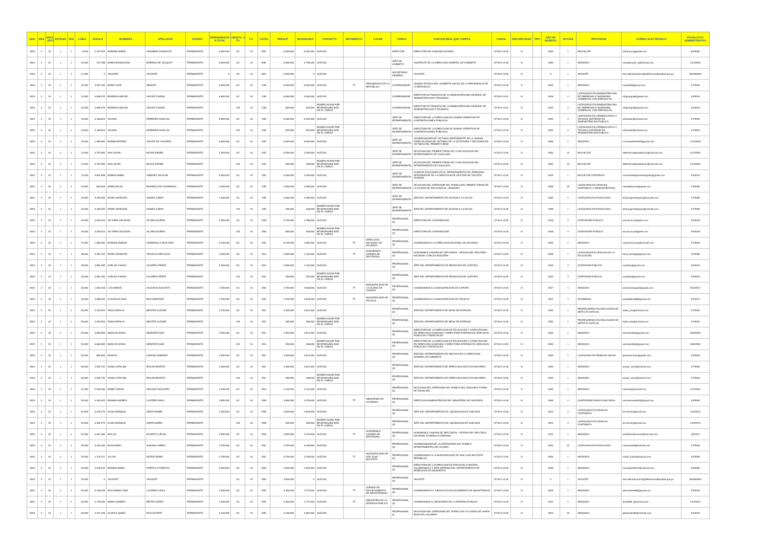| ANO | MES | NIVEL _ENTI | ENTIDAD | OEE | LINEA | CEDULA | NOMBRES | APELLIDOS | ESTADO | REMUNERACIO N TOTAL | OBJETO_G TO | F.F. | CATEG | PRESUP | DEVENGADO | CONCEPTO | MOVIMIENTO | LUGAR | CARGO | FUNCION REAL QUE CUMPLE | CARGA | DISCAPACIDAD | TIPO | AÑO DE INGRESO | OFICINA | PROFESION | CORREO ELECTRONICO | FECHA ACTO ADMINISTRATIVO |
| --- | --- | --- | --- | --- | --- | --- | --- | --- | --- | --- | --- | --- | --- | --- | --- | --- | --- | --- | --- | --- | --- | --- | --- | --- | --- | --- | --- | --- |
| 2023 | 2 | 15 | 1 | 1 | 9.000 | 2.477.643 | ADRIANA MARIA | SANABRIA GONZALEZ | PERMANENTE | 6.000.000 | 111 | 10 | B2K | 6.000.000 | 5.040.000 | SUELDO | | | DIRECTOR | DIRECTORA DE COMUNICACIONES | 07:00 A 14:00 | N | | 2002 | 1 | BACHILLER | adriana.py@gmail.com | 6/3/2002 |
| 2023 | 2 | 15 | 1 | 1 | 10.000 | 742.788 | MARIA MAGDALENA | BARRIOS DE JACQUET | PERMANENTE | 6.900.000 | 111 | 10 | B3E | 6.900.000 | 5.796.000 | SUELDO | | | JEFE DE GABINETE | ASISTENTE DE LA DIRECCION GENERAL DE GABINETE | 07:00 A 14:00 | N | | 2002 | 1 | ABOGADA | mariajacquet_4@hotmail.com | 1/12/2002 |
| 2023 | 2 | 15 | 1 | 1 | 11.000 | 0 | VACANTE | VACANTE | PERMANENTE | 0 | 111 | 10 | B4G | 6.900.000 | 0 | SUELDO | | | SECRETARIO GENERAL | VACANTE | 07:00 A 14:00 | N | | 0 | 1 | VACANTE | dire.talentohumano@defensoriadelpueblo.gov.py | 00/00/0000 |
| 2023 | 2 | 15 | 1 | 1 | 12.000 | 3.537.340 | MARIA JOSE | MENDEZ | PERMANENTE | 6.000.000 | 111 | 10 | C3N | 6.000.000 | 5.040.000 | SUELDO | TT | PRESIDENCIA DE LA REPUBLICA | COORDINADOR | UNIDAD TECNICA DEL GABINETE SOCIAL DE LA PRESIDENCIA DE LA REPUBLICA | 07:00 A 14:00 | N | | 2002 | 1 | ABOGADA | marijoth8@gmail.com | 1/7/2002 |
| 2023 | 2 | 15 | 1 | 1 | 12.000 | 4.656.970 | RODRIGO MIGUEL | VALDEZ CANDIA | PERMANENTE | 6.600.000 | 111 | 10 | C3N | 6.000.000 | 5.040.000 | SUELDO | | | COORDINADOR | DIRECTOR DE FINANZAS DE LA ADMINISTRACION GENERAL DE ADMINISTRACION Y FINANZAS | 07:00 A 14:01 | N | | 2019 | 2 | LICENCIADO EN ADMINISTRACION DE EMPRESAS E INGENIERO COMERCIAL CON ENFASIS EN | rdrigomguel@gmail.com | 1/6/2019 |
| 2023 | 2 | 15 | 1 | 1 | 12.000 | 4.656.970 | RODRIGO MIGUEL | VALDEZ CANDIA | PERMANENTE | | 133 | 10 | C3N | 600.000 | 504.000 | BONIFICACION POR RESPONSABILIDAD EN EL CARGO | | | COORDINADOR | DIRECTOR DE FINANZAS DE LA ADMINISTRACION GENERAL DE ADMINISTRACION Y FINANZAS | 07:00 A 14:01 | N | | 2019 | 2 | LICENCIADO EN ADMINISTRACION DE EMPRESAS E INGENIERO COMERCIAL CON ENFASIS EN | rdrigomguel@gmail.com | 1/6/2019 |
| 2023 | 2 | 15 | 1 | 1 | 13.000 | 3.448.823 | VIVIANA | FERREIRA DAVALOS | PERMANENTE | 6.600.000 | 111 | 10 | C5D | 6.000.000 | 5.040.000 | SUELDO | | | JEFE DE DEPARTAMENTO | DIRECTORA DE LA DIRECCION DE UNIDAD OPERATIVA DE CONTRATACIONES PUBLICAS | 07:00 A 14:00 | N | | 2003 | 2 | LICENCIADA EN CRIMINALISTICA Y TECNICO SUPERIOR EN ADMINISTRACION PUBLICA | vfdavalos@hotmail.com | 1/7/2003 |
| 2023 | 2 | 15 | 1 | 1 | 13.000 | 3.448.823 | VIVIANA | FERREIRA DAVALOS | PERMANENTE | | 133 | 10 | C5D | 600.000 | 504.000 | BONIFICACION POR RESPONSABILIDAD EN EL CARGO | | | JEFE DE DEPARTAMENTO | DIRECTORA DE LA DIRECCION DE UNIDAD OPERATIVA DE CONTRATACIONES PUBLICAS | 07:00 A 14:00 | N | | 2003 | 2 | LICENCIADA EN CRIMINALISTICA Y TECNICO SUPERIOR EN ADMINISTRACION PUBLICA | vfdavalos@hotmail.com | 1/7/2003 |
| 2023 | 2 | 15 | 1 | 1 | 13.000 | 1.559.562 | NORMA BEATRIZ | VALDEZ DE CACERES | PERMANENTE | 6.000.000 | 111 | 10 | C5D | 6.000.000 | 5.040.000 | SUELDO | | | JEFE DE DEPARTAMENTO | COORDINADORA DE VICTIMAS DEPENDIENTE DE LA UNIDAD ESPECIALIZADA DE VICTIMAS DE LA DICTADURA Y DELEGADA DE VICTIMAS DEL PRIMER TURNO | 07:00 A 14:00 | N | | 2006 | 1 | ABOGADA | normavaldez1603@gmail.com | 1/11/2006 |
| 2023 | 2 | 15 | 1 | 1 | 14.000 | 3.751.965 | ANA LAURA | ROJAS FARIÑA | PERMANENTE | 5.200.000 | 111 | 10 | C5E | 5.000.000 | 4.200.000 | SUELDO | | | JEFE DE DEPARTAMENTO | DELEGADA DEL PRIMER TURNO DE LA DELEGACION DEL DEPARTAMENTO DE CAAGUAZU | 07:00 A 14:00 | N | | 2002 | 13 | BACHILLER | defensoriadelpuebloczu@hotmail.com | 1/12/2002 |
| 2023 | 2 | 15 | 1 | 1 | 14.000 | 3.751.965 | ANA LAURA | ROJAS FARIÑA | PERMANENTE | | 133 | 10 | C5E | 200.000 | 168.000 | BONIFICACION POR RESPONSABILIDAD EN EL CARGO | | | JEFE DE DEPARTAMENTO | DELEGADA DEL PRIMER TURNO DE LA DELEGACION DEL DEPARTAMENTO DE CAAGUAZU | 07:00 A 14:00 | N | | 2002 | 13 | BACHILLER | defensoriadelpuebloczu@hotmail.com | 1/12/2002 |
| 2023 | 2 | 15 | 1 | 1 | 14.000 | 3.991.858 | NORMA MABEL | GIMENEZ AGUILAR | PERMANENTE | 5.000.000 | 111 | 10 | C5E | 5.000.000 | 4.200.000 | SUELDO | | | JEFE DE DEPARTAMENTO | CUMPLIR FUNCIONES EN EL DEPARTAMENTO DEL PERSONAL DEPENDIENTE DE LA DIRECCION DE GESTION DE TALENTO HUMANO | 07:00 A 14:00 | N | | 2019 | 1 | BACHILLER CIENTIFICO | normamabelgimenezaguilar@gmail.com | 1/6/2019 |
| 2023 | 2 | 15 | 1 | 1 | 15.000 | 834.653 | MARIA SELVA | RIVAROLA DE ALVARENGA | PERMANENTE | 4.000.000 | 111 | 10 | C5F | 4.000.000 | 3.360.000 | SUELDO | | | JEFE DE DEPARTAMENTO | DELEGADA DEL DEFENSOR DEL PUEBLO DEL PRIMER TURNO DE LA CIUDAD DE SAN IGNACIO - MISIONES | 07:00 A 14:00 | N | | 2009 | 15 | LICENCIADA EN CIENCIAS CONTABLES Y ADMINISTRATIVAS | mariaselvariva@gmail.com | 1/3/2009 |
| 2023 | 2 | 15 | 1 | 1 | 15.000 | 3.446.555 | FANNY MARLENE | GOMEZ GARAY | PERMANENTE | 4.200.000 | 111 | 10 | C5F | 4.000.000 | 3.360.000 | SUELDO | | | JEFE DE DEPARTAMENTO | JEFA DEL DEPARTAMENTO DE ACCESO A LA SALUD | 07:00 A 14:00 | N | | 2009 | 1 | LICENCIADA EN PSICOLOGIA | licfannygomezgaray@hotmail.com | 1/7/2009 |
| 2023 | 2 | 15 | 1 | 1 | 15.000 | 3.446.555 | FANNY MARLENE | GOMEZ GARAY | PERMANENTE | | 133 | 10 | C5F | 200.000 | 168.000 | BONIFICACION POR RESPONSABILIDAD EN EL CARGO | | | JEFE DE DEPARTAMENTO | JEFA DEL DEPARTAMENTO DE ACCESO A LA SALUD | 07:00 A 14:00 | N | | 2009 | 1 | LICENCIADA EN PSICOLOGIA | licfannygomezgaray@hotmail.com | 1/7/2009 |
| 2023 | 2 | 15 | 1 | 1 | 16.000 | 4.540.043 | VICTORIA SOLEDAD | ACUÑA AGÜERO | PERMANENTE | 6.350.000 | 111 | 10 | D58 | 5.700.000 | 4.788.000 | SUELDO | | | PROFESIONAL (II) | DIRECTORA DE CONTABILIDAD | 07:00 A 14:00 | N | | 2018 | 2 | CONTADORA PUBLICA | victoria.acuaa@live.com | 1/9/2018 |
| 2023 | 2 | 15 | 1 | 1 | 16.000 | 4.540.043 | VICTORIA SOLEDAD | ACUÑA AGÜERO | PERMANENTE | | 133 | 10 | D58 | 650.000 | 546.000 | BONIFICACION POR RESPONSABILIDAD EN EL CARGO | | | PROFESIONAL (II) | DIRECTORA DE CONTABILIDAD | 07:00 A 14:00 | N | | 2018 | 2 | CONTADORA PUBLICA | victoria.acuaa@live.com | 1/9/2018 |
| 2023 | 2 | 15 | 1 | 1 | 17.000 | 1.950.082 | MYRIAM ROMINA | HERMOSILLA RUIZ DIAZ | PERMANENTE | 5.100.000 | 111 | 10 | D55 | 5.100.000 | 4.284.000 | SUELDO | TT | DIRECCION NACIONAL DE ADUANAS | PROFESIONAL (II) | COMISIONADA A LA DIRECCION NACIONAL DE ADUANAS | 07:00 A 14:00 | N | | 2003 | 1 | ABOGADA | myriamrominah@hotmail.com | 1/7/2003 |
| 2023 | 2 | 15 | 1 | 1 | 18.000 | 2.367.245 | FANNY MARLENE | VENIALGO RECALDE | PERMANENTE | 4.900.000 | 111 | 10 | D54 | 4.900.000 | 4.116.000 | SUELDO | TT | HONORABLE CAMARA DE DIPUTADOS | PROFESIONAL (II) | HONORABLE CAMARA DE DIPUTADOS - OFICINA DEL DIPUTADO NACIONAL CARLOS NOGUERA | 07:00 A 14:00 | N | | 2006 | 1 | LICENCIADA EN CIENCIAS DE LA EDUCACION | fanny.venialgo@gmail.com | 1/2/2006 |
| 2023 | 2 | 15 | 1 | 1 | 18.000 | 4.852.185 | CARLOS YSAIAS | CACERES PEREZ | PERMANENTE | 5.200.000 | 111 | 10 | D54 | 4.900.000 | 4.116.000 | SUELDO | | | PROFESIONAL (II) | JEFE DEL DEPARTAMENTO DE RENDICION DE CUENTAS | 07:00 A 14:00 | N | | 2019 | 2 | CONTADOR PUBLICO | cysahias@gmail.com | 1/6/2019 |
| 2023 | 2 | 15 | 1 | 1 | 18.000 | 4.852.185 | CARLOS YSAIAS | CACERES PEREZ | PERMANENTE | | 133 | 10 | D54 | 300.000 | 252.000 | BONIFICACION POR RESPONSABILIDAD EN EL CARGO | | | PROFESIONAL (II) | JEFE DEL DEPARTAMENTO DE RENDICION DE CUENTAS | 07:00 A 14:00 | N | | 2019 | 2 | CONTADOR PUBLICO | cysahias@gmail.com | 1/6/2019 |
| 2023 | 2 | 15 | 1 | 1 | 19.000 | 1.933.318 | LUZ MARINA | GALEANO SUGASTTI | PERMANENTE | 4.700.000 | 111 | 10 | D53 | 4.700.000 | 3.948.000 | SUELDO | TT | MUNICIPALIDAD DE LA CIUDAD DE CAPIATA | PROFESIONAL (II) | COMISIONADA A LA MUNICIPALIDAD DE CAPIATA | 07:00 A 14:00 | N | | 2017 | 1 | ABOGADA | luzmarinasugasti@gmail.com | 25/4/2017 |
| 2023 | 2 | 15 | 1 | 1 | 19.000 | 4.658.552 | CLAUDIA ELIANA | ROA MARTINEZ | PERMANENTE | 4.700.000 | 111 | 10 | D53 | 4.700.000 | 3.948.000 | SUELDO | TT | MUNICIPALIDAD DE ITAUGUA | PROFESIONAL (II) | COMISIONADA A LA MUNICIPALIDAD DE ITAUGUA | 07:00 A 14:00 | N | | 2017 | 1 | ESCRIBANA | claudiaelian88@gmail.com | 1/4/2017 |
| 2023 | 2 | 15 | 1 | 1 | 20.000 | 2.333.592 | ZAIDA NATALIA | BENITEZ ALEGRE | PERMANENTE | 4.700.000 | 111 | 10 | D51 | 4.300.000 | 3.612.000 | SUELDO | | | PROFESIONAL (II) | JEFA DEL DEPARTAMENTO DE MESA DE ENTRADA | 07:00 A 14:00 | N | | 2002 | 1 | PROFESORADO EN EDUCACION DE ARTES PLASTICAS | zaida_nba@hotmail.com | 1/7/2002 |
| 2023 | 2 | 15 | 1 | 1 | 20.000 | 2.333.592 | ZAIDA NATALIA | BENITEZ ALEGRE | PERMANENTE | | 133 | 10 | D51 | 400.000 | 336.000 | BONIFICACION POR RESPONSABILIDAD EN EL CARGO | | | PROFESIONAL (II) | JEFA DEL DEPARTAMENTO DE MESA DE ENTRADA | 07:00 A 14:00 | N | | 2002 | 1 | PROFESORADO EN EDUCACION DE ARTES PLASTICAS | zaida_nba@hotmail.com | 1/7/2002 |
| 2023 | 2 | 15 | 1 | 1 | 20.000 | 3.846.969 | NIMIA AZUCENA | MENDIETA DIAZ | PERMANENTE | 4.500.000 | 111 | 10 | D51 | 4.300.000 | 3.612.000 | SUELDO | | | PROFESIONAL (II) | DIRECTORA DE LA DIRECCION DE EDUCACION Y CAPACITACION EN DERECHOS HUMANOS Y DIRECTORA INTERINA DE SERVICIOS PUBLICOS Y ESENCIALES | 07:00 A 14:00 | N | | 2003 | 1 | ABOGADA | azumendieta@gmail.com | 30/6/2003 |
| 2023 | 2 | 15 | 1 | 1 | 20.000 | 3.846.969 | NIMIA AZUCENA | MENDIETA DIAZ | PERMANENTE | | 133 | 10 | D51 | 200.000 | 168.000 | BONIFICACION POR RESPONSABILIDAD EN EL CARGO | | | PROFESIONAL (II) | DIRECTORA DE LA DIRECCION DE EDUCACION Y CAPACITACION EN DERECHOS HUMANOS Y DIRECTORA INTERINA DE SERVICIOS PUBLICOS Y ESENCIALES | 07:00 A 14:00 | N | | 2003 | 1 | ABOGADA | azumendieta@gmail.com | 30/6/2003 |
| 2023 | 2 | 15 | 1 | 1 | 20.000 | 800.606 | IGNACIA | OVANDO GIMENEZ | PERMANENTE | 4.300.000 | 111 | 10 | D51 | 4.300.000 | 3.612.000 | SUELDO | | | PROFESIONAL (II) | JEFA DEL DEPARTAMENTO DE ARCHIVO DE LA DIRECCION GENERAL DE GABINETE | 07:00 A 14:00 | N | | 2003 | 1 | LICENCIADA EN TRABAJO SOCIAL | ignaciaovando@gmail.com | 1/6/2003 |
| 2023 | 2 | 15 | 1 | 1 | 20.000 | 2.529.732 | SONIA CATALINA | ROLON BENITEZ | PERMANENTE | 4.500.000 | 111 | 10 | D51 | 4.300.000 | 3.612.000 | SUELDO | | | PROFESIONAL (II) | JEFA DEL DEPARTAMENTO DE DERECHOS ADULTOS MAYORES | 07:00 A 14:00 | N | | 2003 | 1 | ABOGADA | soniac_rolon@hotmail.com | 1/7/2003 |
| 2023 | 2 | 15 | 1 | 1 | 20.000 | 2.529.732 | SONIA CATALINA | ROLON BENITEZ | PERMANENTE | | 133 | 10 | D51 | 200.000 | 168.000 | BONIFICACION POR RESPONSABILIDAD EN EL CARGO | | | PROFESIONAL (II) | JEFA DEL DEPARTAMENTO DE DERECHOS ADULTOS MAYORES | 07:00 A 14:00 | N | | 2003 | 1 | ABOGADA | soniac_rolon@hotmail.com | 1/7/2003 |
| 2023 | 2 | 15 | 1 | 1 | 21.000 | 2.932.636 | MABEL NOEMI | MOLINAS AGUILERA | PERMANENTE | 4.100.000 | 111 | 10 | D5A | 4.100.000 | 3.444.000 | SUELDO | | | PROFESIONAL (II) | DELEGADA DEL DEFENSOR DEL PUEBLO DEL SEGUNDO TURNO DE ASUNCION | 07:00 A 14:00 | N | | 2002 | 1 | ABOGADA | mabmol@hotmail.com | 1/12/2002 |
| 2023 | 2 | 15 | 1 | 1 | 22.000 | 4.493.345 | ROMINA ANDREA | CACERES RIOS | PERMANENTE | 3.900.000 | 111 | 10 | D5B | 3.900.000 | 3.276.000 | SUELDO | TT | MINISTERIO DE HACIENDA | PROFESIONAL (II) | DIRECCION ADMINISTRATIVA DEL MINISTERIO DE HACIENDA | 07:00 A 14:00 | N | | 2005 | 2 | CONTADORA PUBLICA NACIONAL | rominacaceres20@gmail.com | 1/6/2005 |
| 2023 | 2 | 15 | 1 | 1 | 22.000 | 3.402.273 | HUGO ENRIQUE | ZARZA MOREL | PERMANENTE | 4.300.000 | 111 | 10 | D5B | 3.900.000 | 2.940.000 | SUELDO | | | PROFESIONAL (II) | JEFE DEL DEPARTAMENTO DE LIQUIDACION DE SUELDOS | 07:00 A 14:00 | N | | 2013 | 2 | LICENCIADO EN CIENCIAS CONTABLES | enri.km31@gmail.com | 1/10/2013 |
| 2023 | 2 | 15 | 1 | 1 | 22.000 | 3.402.273 | HUGO ENRIQUE | ZARZA MOREL | PERMANENTE | | 133 | 10 | D5B | 400.000 | 336.000 | BONIFICACION POR RESPONSABILIDAD EN EL CARGO | | | PROFESIONAL (II) | JEFE DEL DEPARTAMENTO DE LIQUIDACION DE SUELDOS | 07:00 A 14:00 | N | | 2013 | 2 | LICENCIADO EN CIENCIAS CONTABLES | enri.km31@gmail.com | 1/10/2013 |
| 2023 | 2 | 15 | 1 | 1 | 22.000 | 4.021.284 | ANA LIZ | DUARTE CUEVAS | PERMANENTE | 3.900.000 | 111 | 10 | D5B | 3.900.000 | 3.276.000 | SUELDO | TT | HONORABLE CAMARA DE DIPUTADOS | PROFESIONAL (II) | HONORABLE CAMARA DE DIPUTADOS - OFICINA DEL DIPUTADO NACIONAL EUSEBIO ALVARENGA | 07:00 A 14:00 | N | | 2011 | 1 | ABOGADA | analizduartecuevas@hotmail.com | 1/6/2011 |
| 2023 | 2 | 15 | 1 | 1 | 23.000 | 3.200.340 | ROSA MARY | ALMADA CABRAL | PERMANENTE | 3.700.000 | 111 | 10 | D5C | 3.700.000 | 3.108.000 | SUELDO | | | PROFESIONAL (II) | COORDINADORA DE LA DEFENSORIA DEL PUEBLO DEPARTAMENTAL DEL GUAIRA | 07:00 A 14:00 | N | | 2003 | 22 | LICENCIADA EN PSICOLOGIA | rosamary93@hotmail.com | 1/7/2003 |
| 2023 | 2 | 15 | 1 | 1 | 23.000 | 1.476.411 | JULIAN | MUÑOZ MORA | PERMANENTE | 3.700.000 | 111 | 10 | D5C | 3.700.000 | 3.108.000 | SUELDO | TT | MUNICIPALIDAD DE SAN JUAN BAUTISTA | PROFESIONAL (II) | COMISIONADO A LA MUNICIPALIDAD DE SAN JUAN BAUTISTA ÑEEMBUCU | 07:00 A 14:00 | N | | 2003 | 1 | ABOGADO | mm67_julian@hotmail.com | 1/9/2003 |
| 2023 | 2 | 15 | 1 | 1 | 24.000 | 4.516.510 | ROMINA MABEL | PORTILLO TORALES | PERMANENTE | 3.500.000 | 111 | 10 | D5D | 3.500.000 | 2.940.000 | SUELDO | | | PROFESIONAL (II) | DIRECTORA DE LA DIRECCION DE ATENCION A GRUPOS VULNERABLES Y JEFA INTERINA DEL DEPARTAMENTO DE DERECHOS DE MIGRANTES | 07:00 A 14:00 | N | | 2009 | 1 | ABOGADA | rominaportillo11@outlook.com | 1/6/2009 |
| 2023 | 2 | 15 | 1 | 1 | 24.000 | 0 | VACANTE | VACANTE | PERMANENTE | | 111 | 10 | D5D | 3.500.000 | 0 | SUELDO | | | PROFESIONAL (II) | VACANTE | 07:00 A 14:00 | N | | 0 | 1 | VACANTE | dire.talentohumano@defensoriadelpueblo.gov.py | 00/00/0000 |
| 2023 | 2 | 15 | 1 | 1 | 25.000 | 5.239.035 | AILIN MARIA JOSE | CACERES VEGA | PERMANENTE | 3.300.000 | 111 | 10 | D5E | 3.300.000 | 2.772.000 | SUELDO | TT | JURADO DE ENJUICIAMIENTO DE MAGISTRADOS | PROFESIONAL (II) | COMISIONADA AL JURADO DE ENJUICIAMIENTO DE MAGISTRADOS | 07:00 A 14:00 | N | | 2019 | 1 | ABOGADA | ailincaceres98@gmail.com | 7/5/2019 |
| 2023 | 2 | 15 | 1 | 1 | 25.000 | 4.178.400 | MARIA SANDRA | BRITEZ NUÑEZ | PERMANENTE | 3.300.000 | 111 | 10 | D5E | 3.300.000 | 2.772.000 | SUELDO | TT | MINISTERIO DE LA DEFENSA PUBLICA | PROFESIONAL (II) | COMISIONADA AL MINISTERIO DE LA DEFENSA PUBLICA | 07:00 A 14:00 | N | | 2012 | 1 | ABOGADA | sbritez85_@hotmail.com | 1/12/2012 |
| 2023 | 2 | 15 | 1 | 1 | 26.000 | 4.221.406 | GLADYS ISABEL | DIAZ DUARTE | PERMANENTE | 3.100.000 | 111 | 10 | D5F | 3.100.000 | 2.604.000 | SUELDO | | | PROFESIONAL (I) | DELEGADA DEL DEFENSOR DEL PUEBLO DE LA CIUDAD DE SANTA ROSA DEL AGUARAY | 07:00 A 14:00 | N | | 2010 | 19 | ABOGADA | gladysdiaz84@hotmail.com | 1/4/2010 |